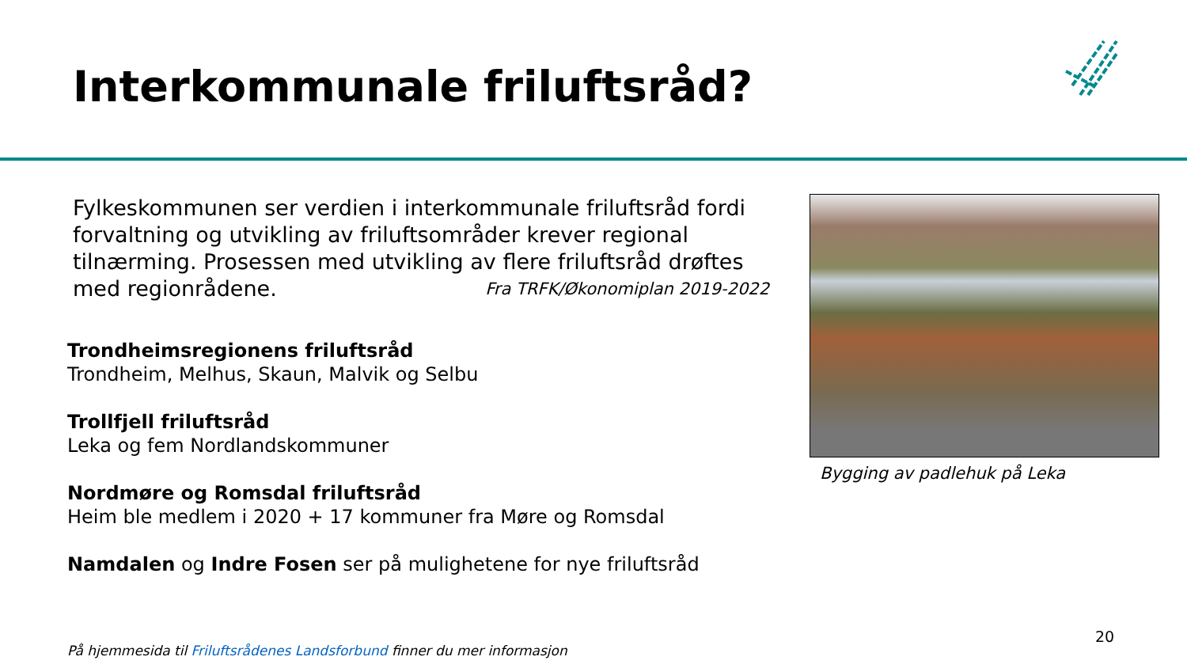Interkommunale friluftsråd?
Fylkeskommunen ser verdien i interkommunale friluftsråd fordi forvaltning og utvikling av friluftsområder krever regional tilnærming. Prosessen med utvikling av flere friluftsråd drøftes med regionrådene. Fra TRFK/Økonomiplan 2019-2022
Trondheimsregionens friluftsråd
Trondheim, Melhus, Skaun, Malvik og Selbu
Trollfjell friluftsråd
Leka og fem Nordlandskommuner
Nordmøre og Romsdal friluftsråd
Heim ble medlem i 2020 + 17 kommuner fra Møre og Romsdal
Namdalen og Indre Fosen ser på mulighetene for nye friluftsråd
Bygging av padlehuk på Leka
20
På hjemmesida til Friluftsrådenes Landsforbund finner du mer informasjon